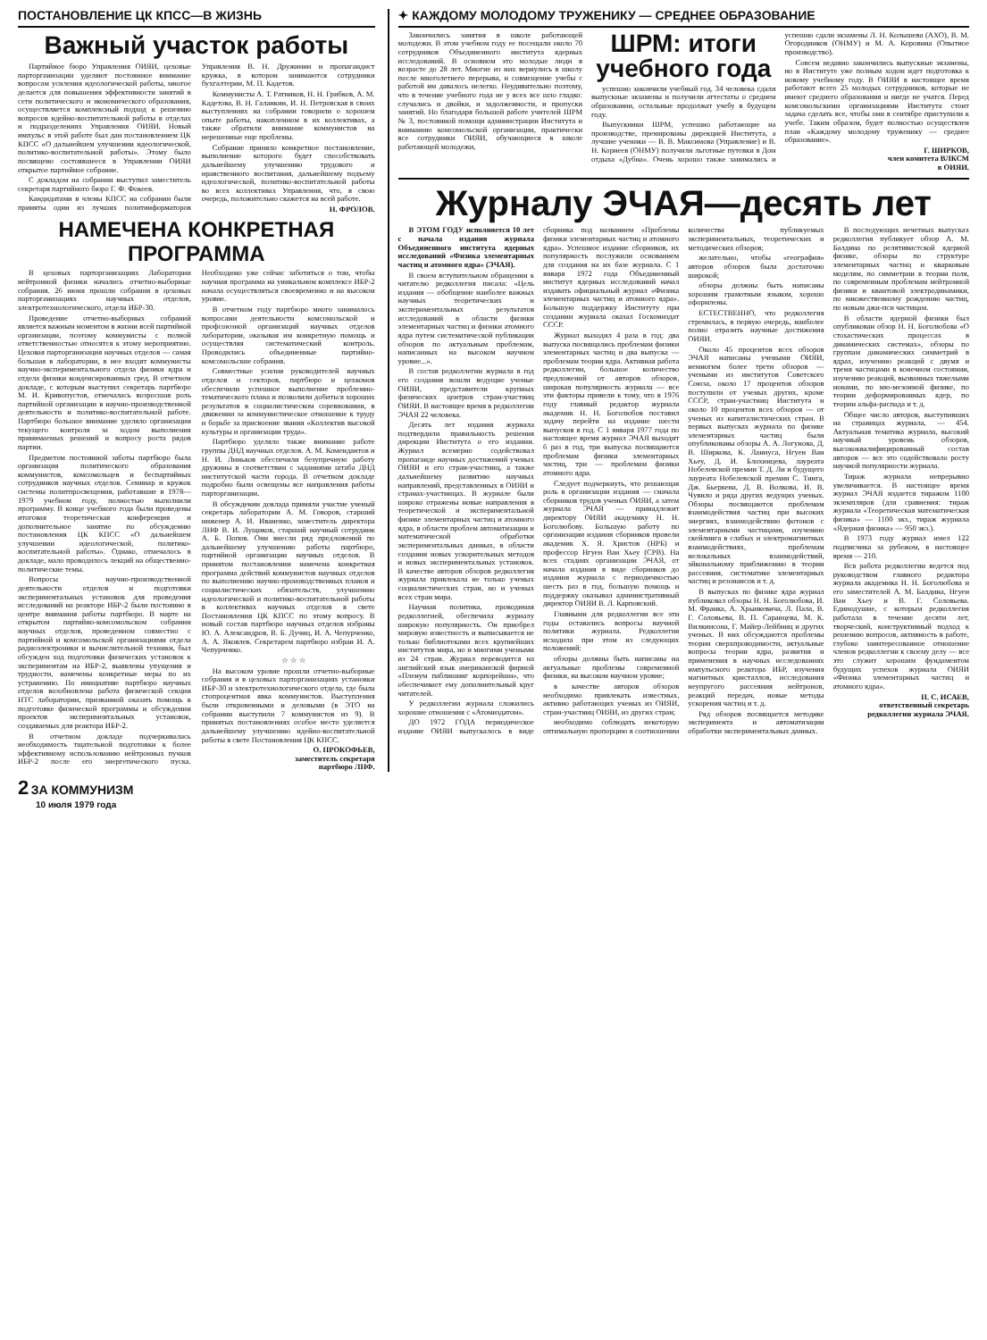ПОСТАНОВЛЕНИЕ ЦК КПСС—В ЖИЗНЬ
Важный участок работы
Партийное бюро Управления ОИЯИ, цеховые парторганизации уделяют постоянное внимание вопросам усиления идеологической работы, многое делается для повышения эффективности занятий в сети политического и экономического образования, осуществляется комплексный подход к решению вопросов идейно-воспитательной работы в отделах и подразделениях Управления ОИЯИ. Новый импульс в этой работе был дан постановлением ЦК КПСС «О дальнейшем улучшении идеологической, политико-воспитательной работы». Этому было посвящено состоявшееся в Управлении ОИЯИ открытое партийное собрание.
С докладом на собрании выступил заместитель секретаря партийного бюро Г. Ф. Фокеев.
Кандидатами в члены КПСС на собрании были приняты один из лучших политинформаторов Управления В. Н. Дружинин и пропагандист кружка, в котором занимаются сотрудники бухгалтерии, М. П. Кадетов.
Коммунисты А. Т. Ратников, Н. Н. Грибков, А. М. Кадетова, В. Н. Галанкин, И. Н. Петровская в своих выступлениях на собрании говорили о хорошем опыте работы, накопленном в их коллективах, а также обратили внимание коммунистов на нерешенные еще проблемы.
Собрание приняло конкретное постановление, выполнение которого будет способствовать дальнейшему улучшению трудового и нравственного воспитания, дальнейшему подъему идеологической, политико-воспитательной работы во всех коллективах Управления, что, в свою очередь, положительно скажется на всей работе.
Н. ФРОЛОВ.
НАМЕЧЕНА КОНКРЕТНАЯ ПРОГРАММА
В цеховых парторганизациях Лаборатории нейтронной физики начались отчетно-выборные собрания. 26 июня прошли собрания в цеховых парторганизациях научных отделов, электротехнологического, отдела ИБР-30.
Проведение отчетно-выборных собраний является важным моментом в жизни всей партийной организации, поэтому коммунисты с полной ответственностью относятся к этому мероприятию. Цеховая парторганизация научных отделов — самая большая в лаборатории, в нее входят коммунисты научно-экспериментального отдела физики ядра и отдела физики конденсированных сред. В отчетном докладе, с которым выступил секретарь партбюро М. И. Кривопустов, отмечалась возросшая роль партийной организации в научно-производственной деятельности и политико-воспитательной работе. Партбюро большое внимание уделяло организации текущего контроля за ходом выполнения принимаемых решений и вопросу роста рядов партии.
Предметом постоянной заботы партбюро была организация политического образования коммунистов, комсомольцев и беспартийных сотрудников научных отделов. Семинар и кружок системы политпросвещения, работавшие в 1978—1979 учебном году, полностью выполнили программу. В конце учебного года были проведены итоговая теоретическая конференция и дополнительное занятие по обсуждению постановления ЦК КПСС «О дальнейшем улучшении идеологической, политико-воспитательной работы». Однако, отмечалось в докладе, мало проводилось лекций на общественно-политические темы.
Вопросы научно-производственной деятельности отделов и подготовки экспериментальных установок для проведения исследований на реакторе ИБР-2 были постоянно в центре внимания работы партбюро. В марте на открытом партийно-комсомольском собрании научных отделов, проведенном совместно с партийной и комсомольской организациями отдела радиоэлектроники и вычислительной техники, был обсужден ход подготовки физических установок к экспериментам на ИБР-2, выявлены упущения и трудности, намечены конкретные меры по их устранению. По инициативе партбюро научных отделов возобновлена работа физической секции НТС лаборатории, призванной оказать помощь в подготовке физической программы и обсуждении проектов экспериментальных установок, создаваемых для реактора ИБР-2.
В отчетном докладе подчеркивалась необходимость тщательной подготовки к более эффективному использованию нейтронных пучков ИБР-2 после его энергетического пуска. Необходимо уже сейчас заботиться о том, чтобы научная программа на уникальном комплексе ИБР-2 начала осуществляться своевременно и на высоком уровне.
В отчетном году партбюро много занималось вопросами деятельности комсомольской и профсоюзной организаций научных отделов лаборатории, оказывая им конкретную помощь и осуществляя систематический контроль. Проводились объединенные партийно-комсомольские собрания.
Совместные усилия руководителей научных отделов и секторов, партбюро и цехкомов обеспечили успешное выполнение проблемно-тематического плана и позволили добиться хороших результатов в социалистическом соревновании, в движении за коммунистическое отношение к труду и борьбе за присвоение звания «Коллектив высокой культуры и организации труда».
Партбюро уделяло также внимание работе группы ДНД научных отделов. А. М. Комендантов и Н. И. Линьков обеспечили безупречную работу дружины в соответствии с заданиями штаба ДНД институтской части города. В отчетном докладе подробно были освещены все направления работы парторганизации.
В обсуждении доклада приняли участие ученый секретарь лаборатории А. М. Говоров, старший инженер А. И. Иваненко, заместитель директора ЛНФ В. И. Лущиков, старший научный сотрудник А. Б. Попов. Они внесли ряд предложений по дальнейшему улучшению работы партбюро, партийной организации научных отделов. В принятом постановлении намечена конкретная программа действий коммунистов научных отделов по выполнению научно-производственных планов и социалистических обязательств, улучшению идеологической и политико-воспитательной работы в коллективах научных отделов в свете Постановления ЦК КПСС по этому вопросу. В новый состав партбюро научных отделов избраны Ю. А. Александров, В. Б. Дучиц, И. А. Чепурченко, А. А. Яковлев. Секретарем партбюро избран И. А. Чепурченко.
☆ ☆ ☆
На высоком уровне прошли отчетно-выборные собрания и в цеховых парторганизациях установки ИБР-30 и электротехнологического отдела, где была стопроцентная явка коммунистов. Выступления были откровенными и деловыми (в ЭТО на собрании выступили 7 коммунистов из 9). В принятых постановлениях особое место уделяется дальнейшему улучшению идейно-воспитательной работы в свете Постановления ЦК КПСС.
О. ПРОКОФЬЕВ,
заместитель секретаря
партбюро ЛНФ.
✦ КАЖДОМУ МОЛОДОМУ ТРУЖЕНИКУ — СРЕДНЕЕ ОБРАЗОВАНИЕ
Закончились занятия в школе работающей молодежи. В этом учебном году ее посещали около 70 сотрудников Объединенного института ядерных исследований. В основном это молодые люди в возрасте до 28 лет. Многие из них вернулись в школу после многолетнего перерыва, и совмещение учебы с работой им давалось нелегко. Неудивительно поэтому, что в течение учебного года не у всех все шло гладко: случались и двойки, и задолженности, и пропуски занятий. Но благодаря большой работе учителей ШРМ № 3, постоянной помощи администрации Института и вниманию комсомольской организации, практически все сотрудники ОИЯИ, обучающиеся в школе работающей молодежи,
ШРМ: итоги учебного года
успешно закончили учебный год. 34 человека сдали выпускные экзамены и получили аттестаты о среднем образовании, остальные продолжат учебу в будущем году.
Выпускники ШРМ, успешно работающие на производстве, премированы дирекцией Института, а лучшие ученики — В. В. Максимова (Управление) и В. Н. Корнеев (ОНМУ) получили льготные путевки в Дом отдыха «Дубна». Очень хорошо также занимались и успешно сдали экзамены Л. Н. Колышева (АХО), В. М. Огородников (ОНМУ) и М. А. Коровина (Опытное производство).
Совсем недавно закончились выпускные экзамены, но в Институте уже полным ходом идет подготовка к новому учебному году. В ОИЯИ в настоящее время работают всего 25 молодых сотрудников, которые не имеют среднего образования и нигде не учатся. Перед комсомольскими организациями Института стоит задача сделать все, чтобы они в сентябре приступили к учебе. Таким образом, будет полностью осуществлен план «Каждому молодому труженику — среднее образование».
Г. ШИРКОВ,
член комитета ВЛКСМ
в ОИЯИ.
Журналу ЭЧАЯ—десять лет
В ЭТОМ ГОДУ исполняется 10 лет с начала издания журнала Объединенного института ядерных исследований «Физика элементарных частиц и атомного ядра» (ЭЧАЯ).
В своем вступительном обращении к читателю редколлегия писала: «Цель издания — обобщение наиболее важных научных теоретических и экспериментальных результатов исследований в области физики элементарных частиц и физики атомного ядра путем систематической публикации обзоров по актуальным проблемам, написанных на высоком научном уровне...».
В состав редколлегии журнала в год его создания вошли ведущие ученые ОИЯИ, представители крупных физических центров стран-участниц ОИЯИ. В настоящее время в редколлегии ЭЧАЯ 22 человека.
Десять лет издания журнала подтвердили правильность решения дирекции Института о его издании. Журнал всемерно содействовал пропаганде научных достижений ученых ОИЯИ и его стран-участниц, а также дальнейшему развитию научных направлений, представленных в ОИЯИ и странах-участницах. В журнале были широко отражены новые направления в теоретической и экспериментальной физике элементарных частиц и атомного ядра, в области проблем автоматизации и математической обработки экспериментальных данных, в области создания новых ускорительных методов и новых экспериментальных установок. В качестве авторов обзоров редколлегия журнала привлекала не только ученых социалистических стран, но и ученых всех стран мира.
Научная политика, проводимая редколлегией, обеспечила журналу широкую популярность. Он приобрел мировую известность и выписывается не только библиотеками всех крупнейших институтов мира, но и многими учеными из 24 стран. Журнал переводится на английский язык американской фирмой «Пленум паблишинг корпорейшн», что обеспечивает ему дополнительный круг читателей.
У редколлегии журнала сложились хорошие отношения с «Атомиздатом».
ДО 1972 ГОДА периодическое издание ОИЯИ выпускалось в виде сборника под названием «Проблемы физики элементарных частиц и атомного ядра». Успешное издание сборников, их популярность послужили основанием для создания на их базе журнала. С 1 января 1972 года Объединенный институт ядерных исследований начал издавать официальный журнал «Физика элементарных частиц и атомного ядра». Большую поддержку Институту при создании журнала оказал Госкомиздат СССР.
Журнал выходил 4 раза в год: два выпуска посвящались проблемам физики элементарных частиц и два выпуска — проблемам теории ядра. Активная работа редколлегии, большое количество предложений от авторов обзоров, широкая популярность журнала — все эти факторы привели к тому, что в 1976 году главный редактор журнала академик Н. Н. Боголюбов поставил задачу перейти на издание шести выпусков в год. С 1 января 1977 года по настоящее время журнал ЭЧАЯ выходит 6 раз в год, три выпуска посвящаются проблемам физики элементарных частиц, три — проблемам физики атомного ядра.
Следует подчеркнуть, что решающая роль в организации издания — сначала сборников трудов ученых ОИЯИ, а затем журнала ЭЧАЯ — принадлежит директору ОИЯИ академику Н. Н. Боголюбову. Большую работу по организации издания сборников провели академик Х. Я. Христов (НРБ) и профессор Нгуен Ван Хьеу (СРВ). На всех стадиях организации ЭЧАЯ, от начала издания в виде сборников до издания журнала с периодичностью шесть раз в год, большую помощь и поддержку оказывал административный директор ОИЯИ В. Л. Карповский.
Главными для редколлегии все эти годы оставались вопросы научной политики журнала. Редколлегия исходила при этом из следующих положений:
обзоры должны быть написаны на актуальные проблемы современной физики, на высоком научном уровне;
в качестве авторов обзоров необходимо привлекать известных, активно работающих ученых из ОИЯИ, стран-участниц ОИЯИ, из других стран;
необходимо соблюдать некоторую оптимальную пропорцию в соотношении количества публикуемых экспериментальных, теоретических и методических обзоров;
желательно, чтобы «география» авторов обзоров была достаточно широкой;
обзоры должны быть написаны хорошим грамотным языком, хорошо оформлены.
ЕСТЕСТВЕННО, что редколлегия стремилась, в первую очередь, наиболее полно отразить научные достижения ОИЯИ.
Около 45 процентов всех обзоров ЭЧАЯ написаны учеными ОИЯИ, немногим более трети обзоров — учеными из институтов Советского Союза, около 17 процентов обзоров поступили от ученых других, кроме СССР, стран-участниц Института и около 10 процентов всех обзоров — от ученых из капиталистических стран. В первых выпусках журнала по физике элементарных частиц были опубликованы обзоры А. А. Логунова, Д. В. Ширкова, К. Ланиуса, Нгуен Ван Хьеу, Д. И. Блохинцева, лауреата Нобелевской премии Т. Д. Ли и будущего лауреата Нобелевской премии С. Тинга, Дж. Бьеркена, Д. В. Волкова, И. В. Чувило и ряда других ведущих ученых. Обзоры посвящаются проблемам взаимодействия частиц при высоких энергиях, взаимодействию фотонов с элементарными частицами, изучению скейлинга в слабых и электромагнитных взаимодействиях, проблемам нелокальных взаимодействий, эйкональному приближению в теории рассеяния, систематике элементарных частиц и резонансов и т. д.
В выпусках по физике ядра журнал публиковал обзоры Н. Н. Боголюбова, И. М. Франка, А. Хрынкевича, Л. Пала, В. Г. Соловьева, В. П. Саранцева, М. К. Вилкинсона, Г. Майер-Лейбниц и других ученых. В них обсуждаются проблемы теории сверхпроводимости, актуальные вопросы теории ядра, развития и применения в научных исследованиях импульсного реактора ИБР, изучения магнитных кристаллов, исследования неупругого рассеяния нейтронов, реакций передач, новые методы ускорения частиц и т. д.
Ряд обзоров посвящается методике эксперимента и автоматизации обработки экспериментальных данных.
В последующих нечетных выпусках редколлегия публикует обзор А. М. Балдина по релятивистской ядерной физике, обзоры по структуре элементарных частиц и кварковым моделям, по симметрии в теории поля, по современным проблемам нейтронной физики и квантовой электродинамики, по множественному рождению частиц, по новым джи-пси частицам.
В области ядерной физики был опубликован обзор Н. Н. Боголюбова «О стохастических процессах в динамических системах», обзоры по группам динамических симметрий в ядрах, изучению реакций с двумя и тремя частицами в конечном состоянии, изучению реакций, вызванных тяжелыми ионами, по мю-мезонной физике, по теории деформированных ядер, по теории альфа-распада и т. д.
Общее число авторов, выступивших на страницах журнала, — 454. Актуальная тематика журнала, высокий научный уровень обзоров, высококвалифицированный состав авторов — все это содействовало росту научной популярности журнала.
Тираж журнала непрерывно увеличивается. В настоящее время журнал ЭЧАЯ издается тиражом 1100 экземпляров (для сравнения: тираж журнала «Теоретическая математическая физика» — 1100 экз., тираж журнала «Ядерная физика» — 950 экз.).
В 1973 году журнал имел 122 подписчика за рубежом, в настоящее время — 210.
Вся работа редколлегии ведется под руководством главного редактора журнала академика Н. Н. Боголюбова и его заместителей А. М. Балдина, Нгуен Ван Хьеу и В. Г. Соловьева. Единодушие, с которым редколлегия работала в течение десяти лет, творческий, конструктивный подход к решению вопросов, активность в работе, глубоко заинтересованное отношение членов редколлегии к своему делу — все это служит хорошим фундаментом будущих успехов журнала ОИЯИ «Физика элементарных частиц и атомного ядра».
П. С. ИСАЕВ,
ответственный секретарь
редколлегии журнала ЭЧАЯ.
2 ЗА КОММУНИЗМ
10 июля 1979 года